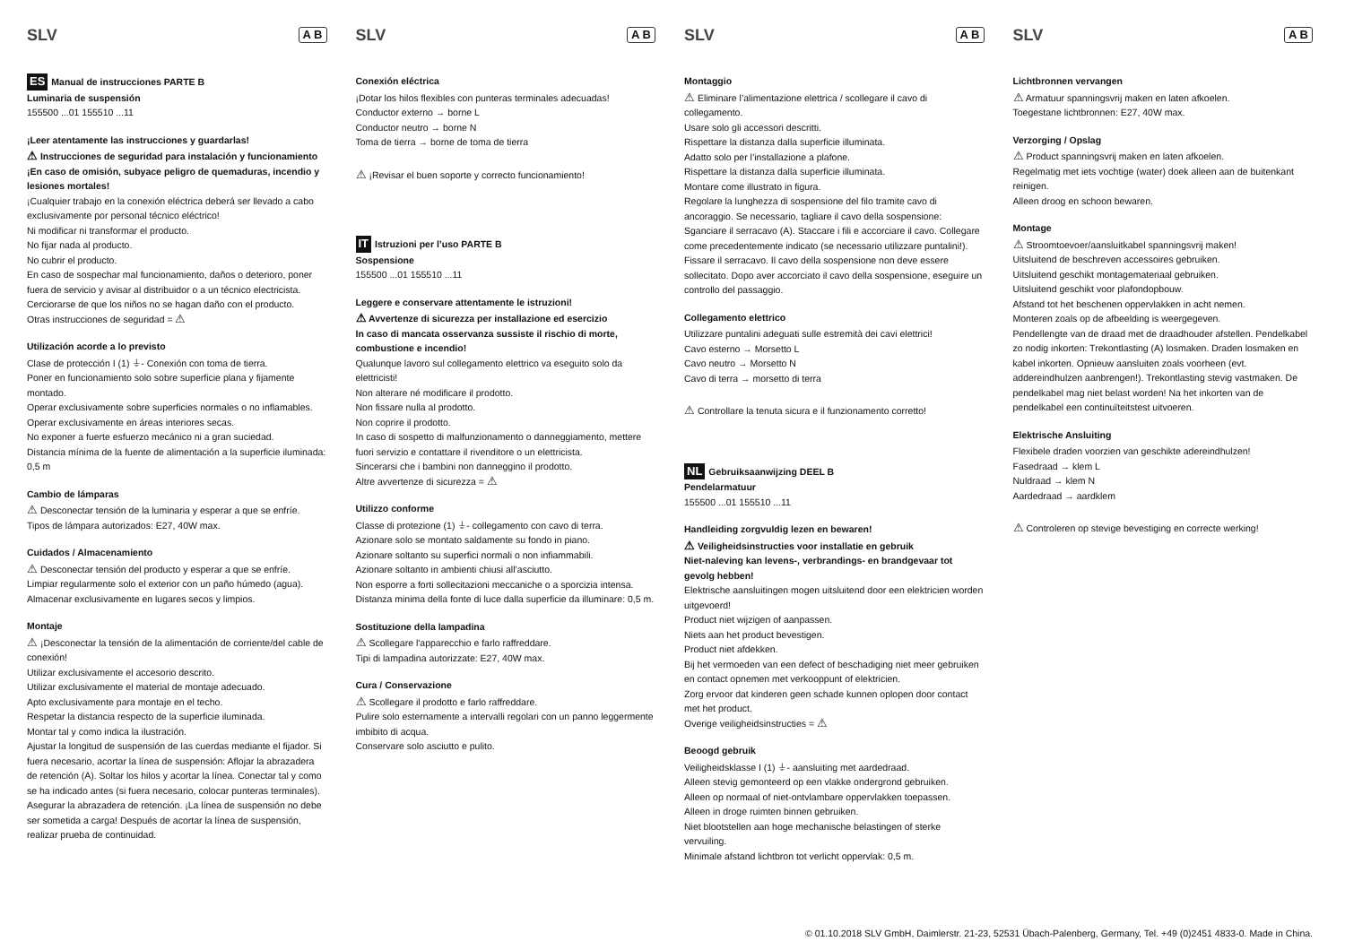SLV A B
ES Manual de instrucciones PARTE B
Luminaria de suspensión
155500 ...01 155510 ...11
¡Leer atentamente las instrucciones y guardarlas!
⚠ Instrucciones de seguridad para instalación y funcionamiento
¡En caso de omisión, subyace peligro de quemaduras, incendio y lesiones mortales!
¡Cualquier trabajo en la conexión eléctrica deberá ser llevado a cabo exclusivamente por personal técnico eléctrico!
Ni modificar ni transformar el producto.
No fijar nada al producto.
No cubrir el producto.
En caso de sospechar mal funcionamiento, daños o deterioro, poner fuera de servicio y avisar al distribuidor o a un técnico electricista.
Cerciorarse de que los niños no se hagan daño con el producto.
Otras instrucciones de seguridad = ⚠
Utilización acorde a lo previsto
Clase de protección I (1) ⏚- Conexión con toma de tierra.
Poner en funcionamiento solo sobre superficie plana y fijamente montado.
Operar exclusivamente sobre superficies normales o no inflamables.
Operar exclusivamente en áreas interiores secas.
No exponer a fuerte esfuerzo mecánico ni a gran suciedad.
Distancia mínima de la fuente de alimentación a la superficie iluminada: 0,5 m
Cambio de lámparas
⚠ Desconectar tensión de la luminaria y esperar a que se enfríe.
Tipos de lámpara autorizados: E27, 40W max.
Cuidados / Almacenamiento
⚠ Desconectar tensión del producto y esperar a que se enfríe.
Limpiar regularmente solo el exterior con un paño húmedo (agua).
Almacenar exclusivamente en lugares secos y limpios.
Montaje
⚠ ¡Desconectar la tensión de la alimentación de corriente/del cable de conexión!
Utilizar exclusivamente el accesorio descrito.
Utilizar exclusivamente el material de montaje adecuado.
Apto exclusivamente para montaje en el techo.
Respetar la distancia respecto de la superficie iluminada.
Montar tal y como indica la ilustración.
Ajustar la longitud de suspensión de las cuerdas mediante el fijador. Si fuera necesario, acortar la línea de suspensión: Aflojar la abrazadera de retención (A). Soltar los hilos y acortar la línea. Conectar tal y como se ha indicado antes (si fuera necesario, colocar punteras terminales). Asegurar la abrazadera de retención. ¡La línea de suspensión no debe ser sometida a carga! Después de acortar la línea de suspensión, realizar prueba de continuidad.
SLV A B
Conexión eléctrica
¡Dotar los hilos flexibles con punteras terminales adecuadas!
Conductor externo → borne L
Conductor neutro → borne N
Toma de tierra → borne de toma de tierra
⚠ ¡Revisar el buen soporte y correcto funcionamiento!
IT Istruzioni per l’uso PARTE B
Sospensione
155500 ...01 155510 ...11
Leggere e conservare attentamente le istruzioni!
⚠ Avvertenze di sicurezza per installazione ed esercizio
In caso di mancata osservanza sussiste il rischio di morte, combustione e incendio!
Qualunque lavoro sul collegamento elettrico va eseguito solo da elettricisti!
Non alterare né modificare il prodotto.
Non fissare nulla al prodotto.
Non coprire il prodotto.
In caso di sospetto di malfunzionamento o danneggiamento, mettere fuori servizio e contattare il rivenditore o un elettricista.
Sincerarsi che i bambini non danneggino il prodotto.
Altre avvertenze di sicurezza = ⚠
Utilizzo conforme
Classe di protezione (1) ⏚- collegamento con cavo di terra.
Azionare solo se montato saldamente su fondo in piano.
Azionare soltanto su superfici normali o non infiammabili.
Azionare soltanto in ambienti chiusi all’asciutto.
Non esporre a forti sollecitazioni meccaniche o a sporcizia intensa.
Distanza minima della fonte di luce dalla superficie da illuminare: 0,5 m.
Sostituzione della lampadina
⚠ Scollegare l'apparecchio e farlo raffreddare.
Tipi di lampadina autorizzate: E27, 40W max.
Cura / Conservazione
⚠ Scollegare il prodotto e farlo raffreddare.
Pulire solo esternamente a intervalli regolari con un panno leggermente imbibito di acqua.
Conservare solo asciutto e pulito.
SLV A B
Montaggio
⚠ Eliminare l’alimentazione elettrica / scollegare il cavo di collegamento.
Usare solo gli accessori descritti.
Rispettare la distanza dalla superficie illuminata.
Adatto solo per l’installazione a plafone.
Rispettare la distanza dalla superficie illuminata.
Montare come illustrato in figura.
Regolare la lunghezza di sospensione del filo tramite cavo di ancoraggio. Se necessario, tagliare il cavo della sospensione: Sganciare il serracavo (A). Staccare i fili e accorciare il cavo. Collegare come precedentemente indicato (se necessario utilizzare puntalini!). Fissare il serracavo. Il cavo della sospensione non deve essere sollecitato. Dopo aver accorciato il cavo della sospensione, eseguire un controllo del passaggio.
Collegamento elettrico
Utilizzare puntalini adeguati sulle estremità dei cavi elettrici!
Cavo esterno → Morsetto L
Cavo neutro → Morsetto N
Cavo di terra → morsetto di terra
⚠ Controllare la tenuta sicura e il funzionamento corretto!
NL Gebruiksaanwijzing DEEL B
Pendelarmatuur
155500 ...01 155510 ...11
Handleiding zorgvuldig lezen en bewaren!
⚠ Veiligheidsinstructies voor installatie en gebruik
Niet-naleving kan levens-, verbrandings- en brandgevaar tot gevolg hebben!
Elektrische aansluitingen mogen uitsluitend door een elektricien worden uitgevoerd!
Product niet wijzigen of aanpassen.
Niets aan het product bevestigen.
Product niet afdekken.
Bij het vermoeden van een defect of beschadiging niet meer gebruiken en contact opnemen met verkooppunt of elektricien.
Zorg ervoor dat kinderen geen schade kunnen oplopen door contact met het product.
Overige veiligheidsinstructies = ⚠
Beoogd gebruik
Veiligheidsklasse I (1) ⏚- aansluiting met aardedraad.
Alleen stevig gemonteerd op een vlakke ondergrond gebruiken.
Alleen op normaal of niet-ontvlambare oppervlakken toepassen.
Alleen in droge ruimten binnen gebruiken.
Niet blootstellen aan hoge mechanische belastingen of sterke vervuiling.
Minimale afstand lichtbron tot verlicht oppervlak: 0,5 m.
SLV A B
Lichtbronnen vervangen
⚠ Armatuur spanningsvrij maken en laten afkoelen.
Toegestane lichtbronnen: E27, 40W max.
Verzorging / Opslag
⚠ Product spanningsvrij maken en laten afkoelen.
Regelmatig met iets vochtige (water) doek alleen aan de buitenkant reinigen.
Alleen droog en schoon bewaren.
Montage
⚠ Stroomtoevoer/aansluitkabel spanningsvrij maken!
Uitsluitend de beschreven accessoires gebruiken.
Uitsluitend geschikt montagemateriaal gebruiken.
Uitsluitend geschikt voor plafondopbouw.
Afstand tot het beschenen oppervlakken in acht nemen.
Monteren zoals op de afbeelding is weergegeven.
Pendellengte van de draad met de draadhouder afstellen. Pendelkabel zo nodig inkorten: Trekontlasting (A) losmaken. Draden losmaken en kabel inkorten. Opnieuw aansluiten zoals voorheen (evt. addereindhulzen aanbrengen!). Trekontlasting stevig vastmaken. De pendelkabel mag niet belast worden! Na het inkorten van de pendelkabel een continuïteitstest uitvoeren.
Elektrische Ansluiting
Flexibele draden voorzien van geschikte adereindhulzen!
Fasedraad → klem L
Nuldraad → klem N
Aardedraad → aardklem
⚠ Controleren op stevige bevestiging en correcte werking!
© 01.10.2018 SLV GmbH, Daimlerstr. 21-23, 52531 Übach-Palenberg, Germany, Tel. +49 (0)2451 4833-0. Made in China.